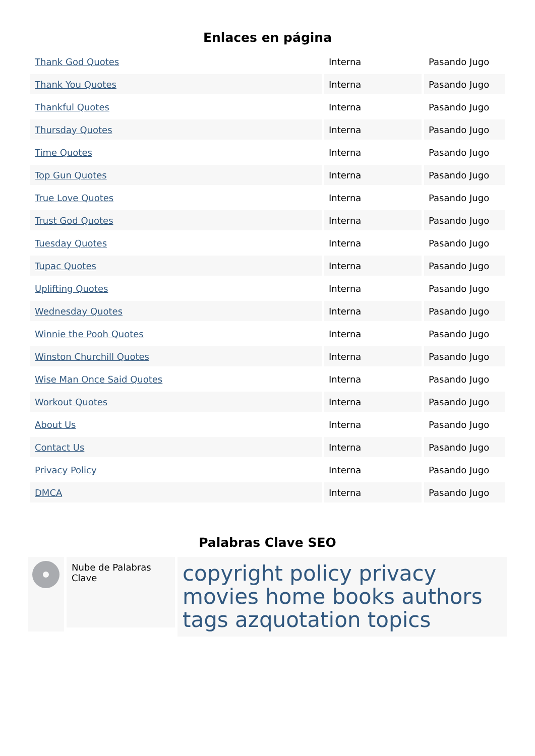Enlaces en página
| Thank God Quotes | Interna | Pasando Jugo |
| Thank You Quotes | Interna | Pasando Jugo |
| Thankful Quotes | Interna | Pasando Jugo |
| Thursday Quotes | Interna | Pasando Jugo |
| Time Quotes | Interna | Pasando Jugo |
| Top Gun Quotes | Interna | Pasando Jugo |
| True Love Quotes | Interna | Pasando Jugo |
| Trust God Quotes | Interna | Pasando Jugo |
| Tuesday Quotes | Interna | Pasando Jugo |
| Tupac Quotes | Interna | Pasando Jugo |
| Uplifting Quotes | Interna | Pasando Jugo |
| Wednesday Quotes | Interna | Pasando Jugo |
| Winnie the Pooh Quotes | Interna | Pasando Jugo |
| Winston Churchill Quotes | Interna | Pasando Jugo |
| Wise Man Once Said Quotes | Interna | Pasando Jugo |
| Workout Quotes | Interna | Pasando Jugo |
| About Us | Interna | Pasando Jugo |
| Contact Us | Interna | Pasando Jugo |
| Privacy Policy | Interna | Pasando Jugo |
| DMCA | Interna | Pasando Jugo |
Palabras Clave SEO
Nube de Palabras Clave
copyright policy privacy movies home books authors tags azquotation topics